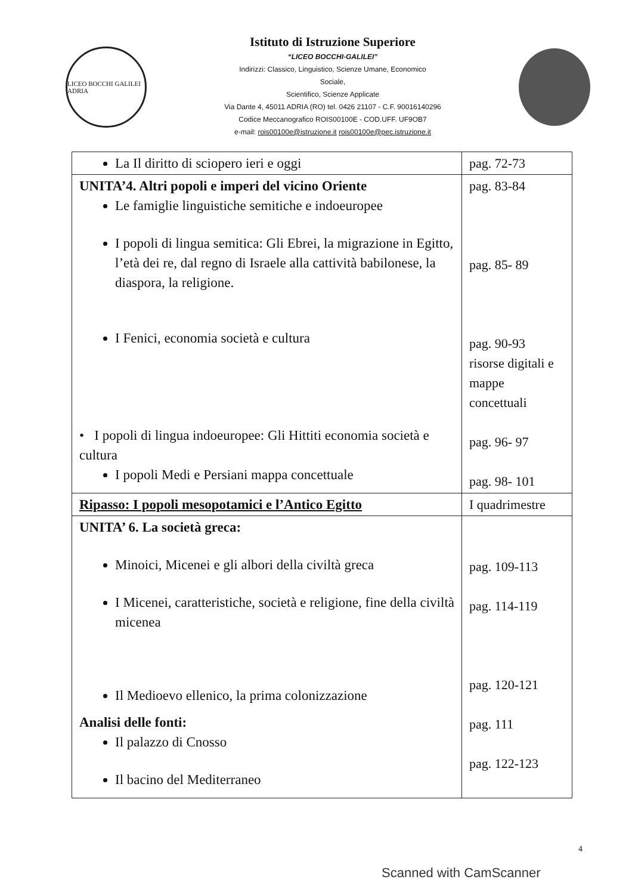LICEO BOCCHI GALILEI ADRIA
Istituto di Istruzione Superiore
“LICEO BOCCHI-GALILEI”
Indirizzi: Classico, Linguistico, Scienze Umane, Economico
Sociale,
Scientifico, Scienze Applicate
Via Dante 4, 45011 ADRIA (RO) tel. 0426 21107 - C.F. 90016140296
Codice Meccanografico ROIS00100E - COD.UFF. UF9OB7
e-mail: rois00100e@istruzione.it rois00100e@pec.istruzione.it
| La Il diritto di sciopero ieri e oggi | pag. 72-73 |
| UNITA’4. Altri popoli e imperi del vicino Oriente Le famiglie linguistiche semitiche e indoeuropee I popoli di lingua semitica: Gli Ebrei, la migrazione in Egitto, l’età dei re, dal regno di Israele alla cattività babilonese, la diaspora, la religione. I Fenici, economia società e cultura • I popoli di lingua indoeuropee: Gli Hittiti economia società e cultura I popoli Medi e Persiani mappa concettuale | pag. 83-84 pag. 85- 89 pag. 90-93 risorse digitali e mappe concettuali pag. 96- 97 pag. 98- 101 |
| Ripasso: I popoli mesopotamici e l’Antico Egitto | I quadrimestre |
| UNITA’ 6. La società greca: Minoici, Micenei e gli albori della civiltà greca I Micenei, caratteristiche, società e religione, fine della civiltà micenea Il Medioevo ellenico, la prima colonizzazione Analisi delle fonti: Il palazzo di Cnosso Il bacino del Mediterraneo | pag. 109-113 pag. 114-119 pag. 120-121 pag. 111 pag. 122-123 |
4
Scanned with CamScanner